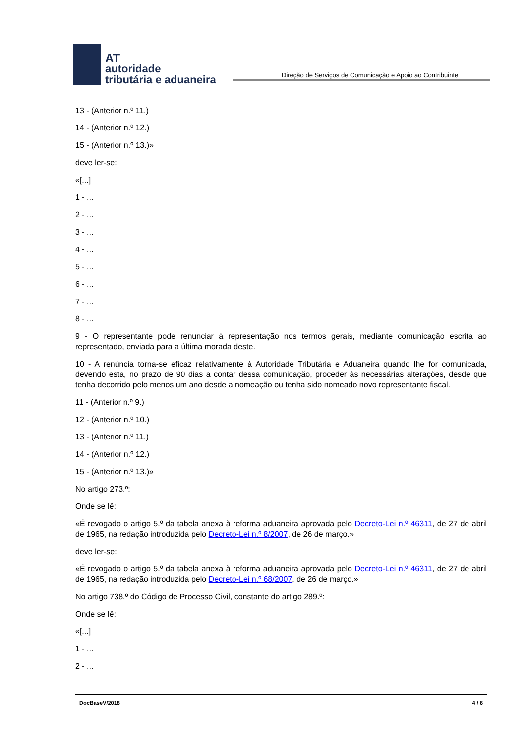AT
autoridade
tributária e aduaneira
Direção de Serviços de Comunicação e Apoio ao Contribuinte
13 - (Anterior n.º 11.)
14 - (Anterior n.º 12.)
15 - (Anterior n.º 13.)»
deve ler-se:
«[...]
1 - ...
2 - ...
3 - ...
4 - ...
5 - ...
6 - ...
7 - ...
8 - ...
9 - O representante pode renunciar à representação nos termos gerais, mediante comunicação escrita ao representado, enviada para a última morada deste.
10 - A renúncia torna-se eficaz relativamente à Autoridade Tributária e Aduaneira quando lhe for comunicada, devendo esta, no prazo de 90 dias a contar dessa comunicação, proceder às necessárias alterações, desde que tenha decorrido pelo menos um ano desde a nomeação ou tenha sido nomeado novo representante fiscal.
11 - (Anterior n.º 9.)
12 - (Anterior n.º 10.)
13 - (Anterior n.º 11.)
14 - (Anterior n.º 12.)
15 - (Anterior n.º 13.)»
No artigo 273.º:
Onde se lê:
«É revogado o artigo 5.º da tabela anexa à reforma aduaneira aprovada pelo Decreto-Lei n.º 46311, de 27 de abril de 1965, na redação introduzida pelo Decreto-Lei n.º 8/2007, de 26 de março.»
deve ler-se:
«É revogado o artigo 5.º da tabela anexa à reforma aduaneira aprovada pelo Decreto-Lei n.º 46311, de 27 de abril de 1965, na redação introduzida pelo Decreto-Lei n.º 68/2007, de 26 de março.»
No artigo 738.º do Código de Processo Civil, constante do artigo 289.º:
Onde se lê:
«[...]
1 - ...
2 - ...
DocBaseV/2018 4 / 6